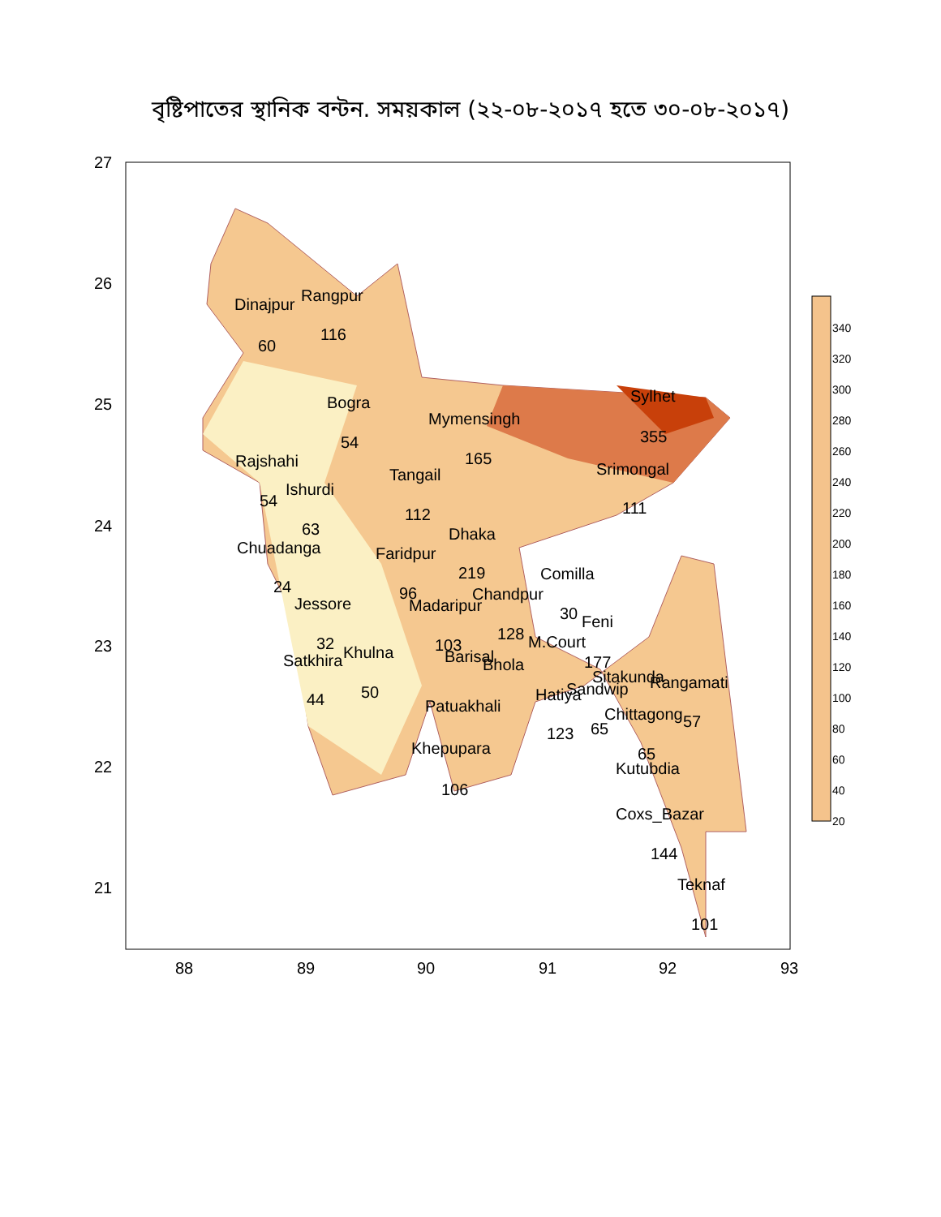বৃষ্টিপাতের স্থানিক বন্টন. সময়কাল (২২-০৮-২০১৭ হতে ৩০-০৮-২০১৭)
Dinajpur
Rangpur
60
116
Bogra
54
Mymensingh
165
Sylhet
355
Rajshahi
54
Ishurdi
63
Tangail
112
Srimongal
111
Dhaka
219
Chuadanga
24
Faridpur
96
Comilla
30
Jessore
32
Madaripur
103
Chandpur
128
Feni
177
M.Court
Satkhira
44
Khulna
50
Barisal
Bhola
Sitakunda
Rangamati
57
Hatiya
Sandwip
Patuakhali
Chittagong
65
123
65
Khepupara
106
Kutubdia
Coxs_Bazar
144
Teknaf
101
27
26
25
24
23
22
21
88
89
90
91
92
93
340
320
300
280
260
240
220
200
180
160
140
120
100
80
60
40
20